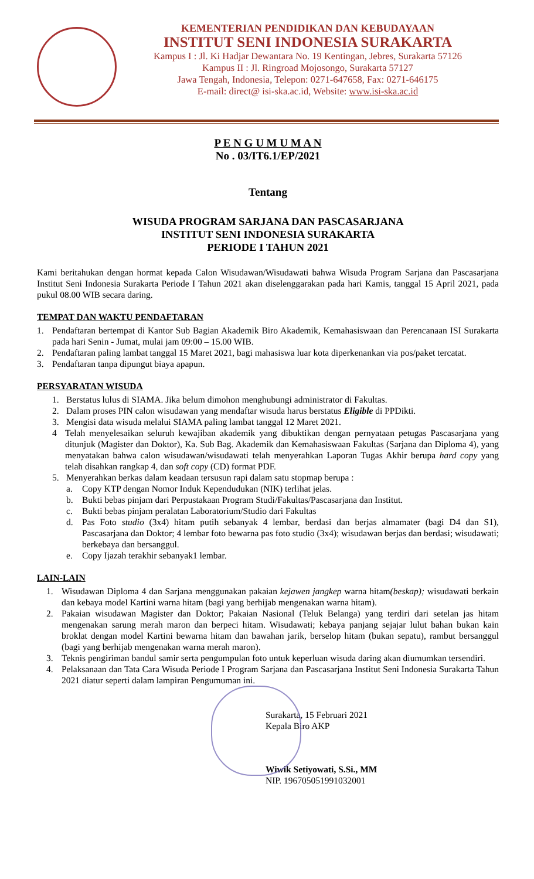KEMENTERIAN PENDIDIKAN DAN KEBUDAYAAN
INSTITUT SENI INDONESIA SURAKARTA
Kampus I : Jl. Ki Hadjar Dewantara No. 19 Kentingan, Jebres, Surakarta 57126
Kampus II : Jl. Ringroad Mojosongo, Surakarta 57127
Jawa Tengah, Indonesia, Telepon: 0271-647658, Fax: 0271-646175
E-mail: direct@ isi-ska.ac.id, Website: www.isi-ska.ac.id
P E N G U M U M A N
No . 03/IT6.1/EP/2021
Tentang
WISUDA PROGRAM SARJANA DAN PASCASARJANA
INSTITUT SENI INDONESIA SURAKARTA
PERIODE I TAHUN 2021
Kami beritahukan dengan hormat kepada Calon Wisudawan/Wisudawati bahwa Wisuda Program Sarjana dan Pascasarjana Institut Seni Indonesia Surakarta Periode I Tahun 2021 akan diselenggarakan pada hari Kamis, tanggal 15 April 2021, pada pukul 08.00 WIB secara daring.
TEMPAT DAN WAKTU PENDAFTARAN
1. Pendaftaran bertempat di Kantor Sub Bagian Akademik Biro Akademik, Kemahasiswaan dan Perencanaan ISI Surakarta pada hari Senin - Jumat, mulai jam 09:00 – 15.00 WIB.
2. Pendaftaran paling lambat tanggal 15 Maret 2021, bagi mahasiswa luar kota diperkenankan via pos/paket tercatat.
3. Pendaftaran tanpa dipungut biaya apapun.
PERSYARATAN WISUDA
1. Berstatus lulus di SIAMA. Jika belum dimohon menghubungi administrator di Fakultas.
2. Dalam proses PIN calon wisudawan yang mendaftar wisuda harus berstatus Eligible di PPDikti.
3. Mengisi data wisuda melalui SIAMA paling lambat tanggal 12 Maret 2021.
4 Telah menyelesaikan seluruh kewajiban akademik yang dibuktikan dengan pernyataan petugas Pascasarjana yang ditunjuk (Magister dan Doktor), Ka. Sub Bag. Akademik dan Kemahasiswaan Fakultas (Sarjana dan Diploma 4), yang menyatakan bahwa calon wisudawan/wisudawati telah menyerahkan Laporan Tugas Akhir berupa hard copy yang telah disahkan rangkap 4, dan soft copy (CD) format PDF.
5. Menyerahkan berkas dalam keadaan tersusun rapi dalam satu stopmap berupa :
a. Copy KTP dengan Nomor Induk Kependudukan (NIK) terlihat jelas.
b. Bukti bebas pinjam dari Perpustakaan Program Studi/Fakultas/Pascasarjana dan Institut.
c. Bukti bebas pinjam peralatan Laboratorium/Studio dari Fakultas
d. Pas Foto studio (3x4) hitam putih sebanyak 4 lembar, berdasi dan berjas almamater (bagi D4 dan S1), Pascasarjana dan Doktor; 4 lembar foto bewarna pas foto studio (3x4); wisudawan berjas dan berdasi; wisudawati; berkebaya dan bersanggul.
e. Copy Ijazah terakhir sebanyak1 lembar.
LAIN-LAIN
1. Wisudawan Diploma 4 dan Sarjana menggunakan pakaian kejawen jangkep warna hitam(beskap); wisudawati berkain dan kebaya model Kartini warna hitam (bagi yang berhijab mengenakan warna hitam).
2. Pakaian wisudawan Magister dan Doktor; Pakaian Nasional (Teluk Belanga) yang terdiri dari setelan jas hitam mengenakan sarung merah maron dan berpeci hitam. Wisudawati; kebaya panjang sejajar lulut bahan bukan kain broklat dengan model Kartini bewarna hitam dan bawahan jarik, berselop hitam (bukan sepatu), rambut bersanggul (bagi yang berhijab mengenakan warna merah maron).
3. Teknis pengiriman bandul samir serta pengumpulan foto untuk keperluan wisuda daring akan diumumkan tersendiri.
4. Pelaksanaan dan Tata Cara Wisuda Periode I Program Sarjana dan Pascasarjana Institut Seni Indonesia Surakarta Tahun 2021 diatur seperti dalam lampiran Pengumuman ini.
Surakarta, 15 Februari 2021
Kepala Biro AKP
Wiwik Setiyowati, S.Si., MM
NIP. 196705051991032001